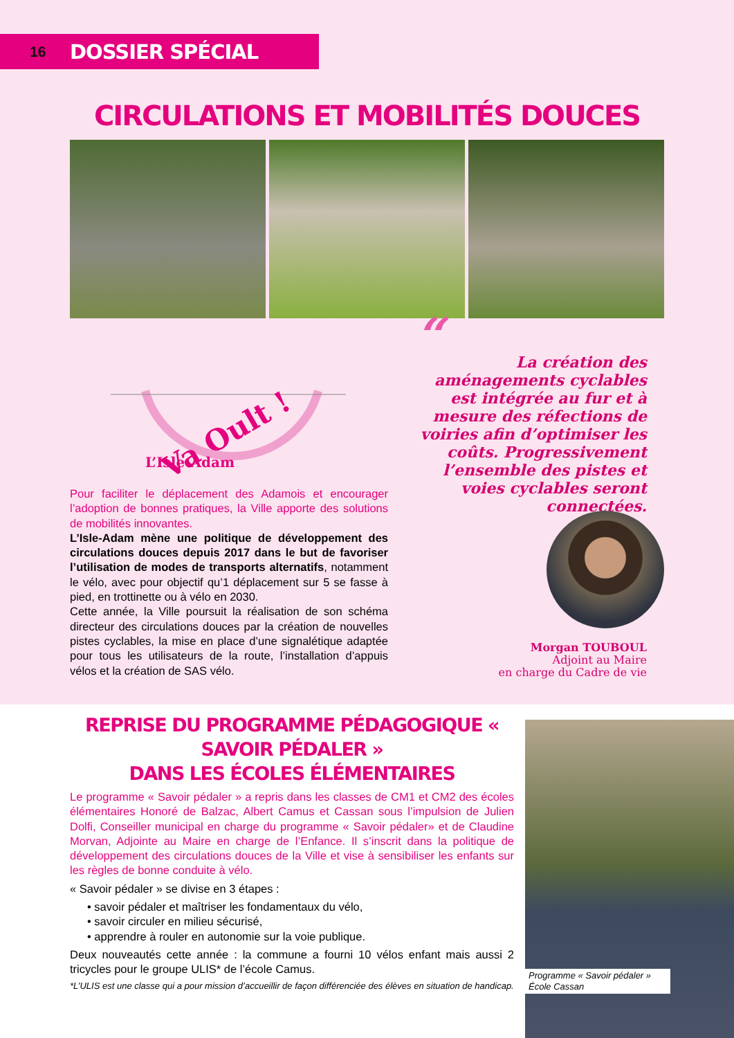16 DOSSIER SPÉCIAL
CIRCULATIONS ET MOBILITÉS DOUCES
Va Oult !
L’Isle-Adam
“
La création des aménagements cyclables est intégrée au fur et à mesure des réfections de voiries afin d’optimiser les coûts. Progressivement l’ensemble des pistes et voies cyclables seront connectées.
Pour faciliter le déplacement des Adamois et encourager l’adoption de bonnes pratiques, la Ville apporte des solutions de mobilités innovantes.
L’Isle-Adam mène une politique de développement des circulations douces depuis 2017 dans le but de favoriser l’utilisation de modes de transports alternatifs, notamment le vélo, avec pour objectif qu’1 déplacement sur 5 se fasse à pied, en trottinette ou à vélo en 2030.
Cette année, la Ville poursuit la réalisation de son schéma directeur des circulations douces par la création de nouvelles pistes cyclables, la mise en place d’une signalétique adaptée pour tous les utilisateurs de la route, l’installation d’appuis vélos et la création de SAS vélo.
Morgan TOUBOUL
Adjoint au Maire
en charge du Cadre de vie
REPRISE DU PROGRAMME PÉDAGOGIQUE « SAVOIR PÉDALER »
DANS LES ÉCOLES ÉLÉMENTAIRES
Le programme « Savoir pédaler » a repris dans les classes de CM1 et CM2 des écoles élémentaires Honoré de Balzac, Albert Camus et Cassan sous l’impulsion de Julien Dolfi, Conseiller municipal en charge du programme « Savoir pédaler» et de Claudine Morvan, Adjointe au Maire en charge de l’Enfance. Il s’inscrit dans la politique de développement des circulations douces de la Ville et vise à sensibiliser les enfants sur les règles de bonne conduite à vélo.
« Savoir pédaler » se divise en 3 étapes :
• savoir pédaler et maîtriser les fondamentaux du vélo,
• savoir circuler en milieu sécurisé,
• apprendre à rouler en autonomie sur la voie publique.
Deux nouveautés cette année : la commune a fourni 10 vélos enfant mais aussi 2 tricycles pour le groupe ULIS* de l’école Camus.
*L’ULIS est une classe qui a pour mission d’accueillir de façon différenciée des élèves en situation de handicap.
Programme « Savoir pédaler »
École Cassan